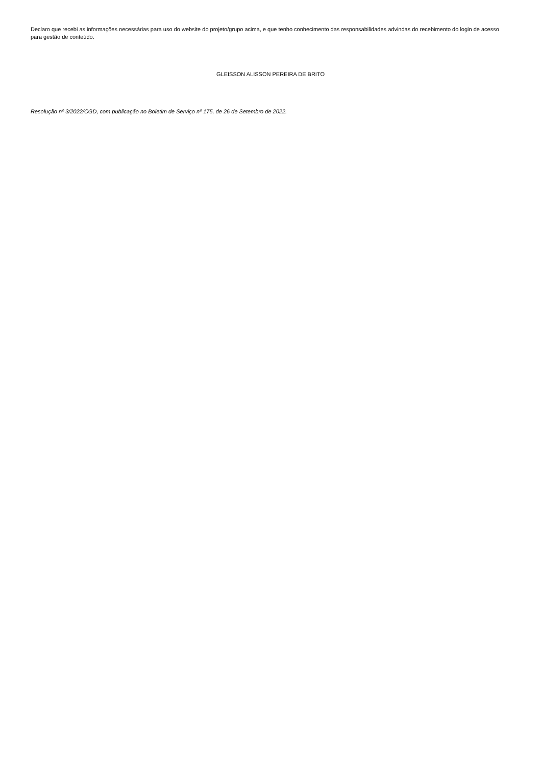Declaro que recebi as informações necessárias para uso do website do projeto/grupo acima, e que tenho conhecimento das responsabilidades advindas do recebimento do login de acesso para gestão de conteúdo.
GLEISSON ALISSON PEREIRA DE BRITO
Resolução nº 3/2022/CGD, com publicação no Boletim de Serviço nº 175, de 26 de Setembro de 2022.